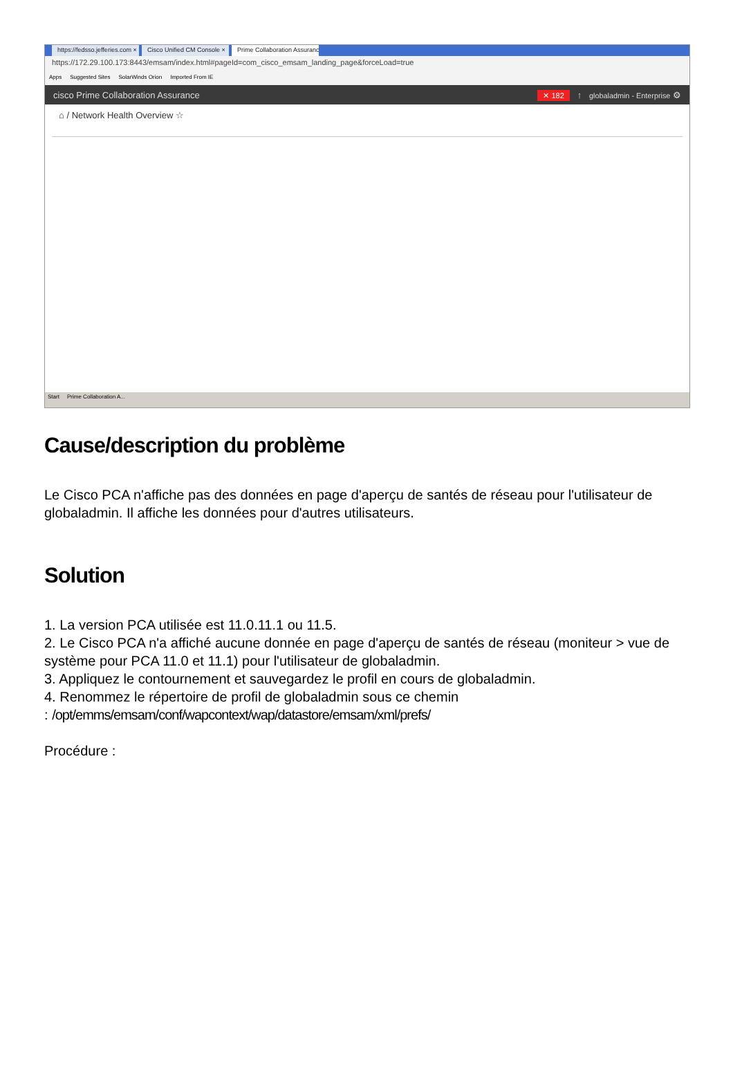https://fedsso.jefferies.com × Cisco Unified CM Console × Prime Collaboration Assuranc ×
https://172.29.100.173:8443/emsam/index.html#pageId=com_cisco_emsam_landing_page&forceLoad=true
Apps Suggested Sites SolarWinds Orion Imported From IE
cisco Prime Collaboration Assurance ✕ 182 ↑ globaladmin - Enterprise ⚙
⌂ / Network Health Overview ☆
Start Prime Collaboration A...
Cause/description du problème
Le Cisco PCA n'affiche pas des données en page d'aperçu de santés de réseau pour l'utilisateur de globaladmin. Il affiche les données pour d'autres utilisateurs.
Solution
1. La version PCA utilisée est 11.0.11.1 ou 11.5.
2. Le Cisco PCA n'a affiché aucune donnée en page d'aperçu de santés de réseau (moniteur > vue de système pour PCA 11.0 et 11.1) pour l'utilisateur de globaladmin.
3. Appliquez le contournement et sauvegardez le profil en cours de globaladmin.
4. Renommez le répertoire de profil de globaladmin sous ce chemin
: /opt/emms/emsam/conf/wapcontext/wap/datastore/emsam/xml/prefs/
Procédure :